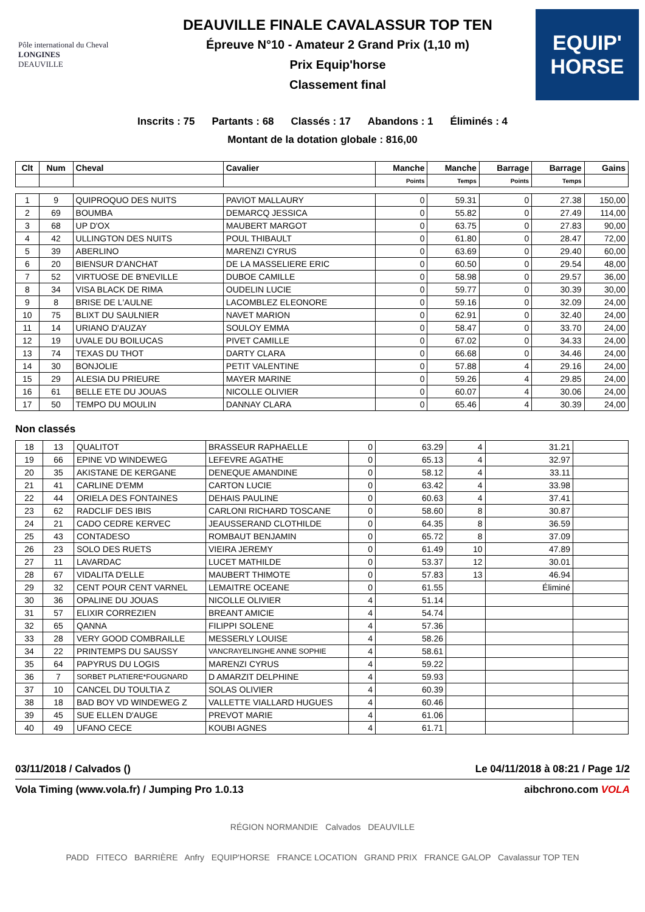Pôle international du Cheval
LONGINES
DEAUVILLE
DEAUVILLE FINALE CAVALASSUR TOP TEN
Épreuve N°10 - Amateur 2 Grand Prix (1,10 m)
Prix Equip'horse
Classement final
EQUIP'
HORSE
Inscrits : 75 Partants : 68 Classés : 17 Abandons : 1 Éliminés : 4
Montant de la dotation globale : 816,00
| Clt | Num | Cheval | Cavalier | Manche | Manche | Barrage | Barrage | Gains |
| --- | --- | --- | --- | --- | --- | --- | --- | --- |
| | | | | Points | Temps | Points | Temps | |
| 1 | 9 | QUIPROQUO DES NUITS | PAVIOT MALLAURY | 0 | 59.31 | 0 | 27.38 | 150,00 |
| 2 | 69 | BOUMBA | DEMARCQ JESSICA | 0 | 55.82 | 0 | 27.49 | 114,00 |
| 3 | 68 | UP D'OX | MAUBERT MARGOT | 0 | 63.75 | 0 | 27.83 | 90,00 |
| 4 | 42 | ULLINGTON DES NUITS | POUL THIBAULT | 0 | 61.80 | 0 | 28.47 | 72,00 |
| 5 | 39 | ABERLINO | MARENZI CYRUS | 0 | 63.69 | 0 | 29.40 | 60,00 |
| 6 | 20 | BIENSUR D'ANCHAT | DE LA MASSELIERE ERIC | 0 | 60.50 | 0 | 29.54 | 48,00 |
| 7 | 52 | VIRTUOSE DE B'NEVILLE | DUBOE CAMILLE | 0 | 58.98 | 0 | 29.57 | 36,00 |
| 8 | 34 | VISA BLACK DE RIMA | OUDELIN LUCIE | 0 | 59.77 | 0 | 30.39 | 30,00 |
| 9 | 8 | BRISE DE L'AULNE | LACOMBLEZ ELEONORE | 0 | 59.16 | 0 | 32.09 | 24,00 |
| 10 | 75 | BLIXT DU SAULNIER | NAVET MARION | 0 | 62.91 | 0 | 32.40 | 24,00 |
| 11 | 14 | URIANO D'AUZAY | SOULOY EMMA | 0 | 58.47 | 0 | 33.70 | 24,00 |
| 12 | 19 | UVALE DU BOILUCAS | PIVET CAMILLE | 0 | 67.02 | 0 | 34.33 | 24,00 |
| 13 | 74 | TEXAS DU THOT | DARTY CLARA | 0 | 66.68 | 0 | 34.46 | 24,00 |
| 14 | 30 | BONJOLIE | PETIT VALENTINE | 0 | 57.88 | 4 | 29.16 | 24,00 |
| 15 | 29 | ALESIA DU PRIEURE | MAYER MARINE | 0 | 59.26 | 4 | 29.85 | 24,00 |
| 16 | 61 | BELLE ETE DU JOUAS | NICOLLE OLIVIER | 0 | 60.07 | 4 | 30.06 | 24,00 |
| 17 | 50 | TEMPO DU MOULIN | DANNAY CLARA | 0 | 65.46 | 4 | 30.39 | 24,00 |
Non classés
| 18 | 13 | QUALITOT | BRASSEUR RAPHAELLE | 0 | 63.29 | 4 | 31.21 | |
| 19 | 66 | EPINE VD WINDEWEG | LEFEVRE AGATHE | 0 | 65.13 | 4 | 32.97 | |
| 20 | 35 | AKISTANE DE KERGANE | DENEQUE AMANDINE | 0 | 58.12 | 4 | 33.11 | |
| 21 | 41 | CARLINE D'EMM | CARTON LUCIE | 0 | 63.42 | 4 | 33.98 | |
| 22 | 44 | ORIELA DES FONTAINES | DEHAIS PAULINE | 0 | 60.63 | 4 | 37.41 | |
| 23 | 62 | RADCLIF DES IBIS | CARLONI RICHARD TOSCANE | 0 | 58.60 | 8 | 30.87 | |
| 24 | 21 | CADO CEDRE KERVEC | JEAUSSERAND CLOTHILDE | 0 | 64.35 | 8 | 36.59 | |
| 25 | 43 | CONTADESO | ROMBAUT BENJAMIN | 0 | 65.72 | 8 | 37.09 | |
| 26 | 23 | SOLO DES RUETS | VIEIRA JEREMY | 0 | 61.49 | 10 | 47.89 | |
| 27 | 11 | LAVARDAC | LUCET MATHILDE | 0 | 53.37 | 12 | 30.01 | |
| 28 | 67 | VIDALITA D'ELLE | MAUBERT THIMOTE | 0 | 57.83 | 13 | 46.94 | |
| 29 | 32 | CENT POUR CENT VARNEL | LEMAITRE OCEANE | 0 | 61.55 | | Éliminé | |
| 30 | 36 | OPALINE DU JOUAS | NICOLLE OLIVIER | 4 | 51.14 | | | |
| 31 | 57 | ELIXIR CORREZIEN | BREANT AMICIE | 4 | 54.74 | | | |
| 32 | 65 | QANNA | FILIPPI SOLENE | 4 | 57.36 | | | |
| 33 | 28 | VERY GOOD COMBRAILLE | MESSERLY LOUISE | 4 | 58.26 | | | |
| 34 | 22 | PRINTEMPS DU SAUSSY | VANCRAYELINGHE ANNE SOPHIE | 4 | 58.61 | | | |
| 35 | 64 | PAPYRUS DU LOGIS | MARENZI CYRUS | 4 | 59.22 | | | |
| 36 | 7 | SORBET PLATIERE*FOUGNARD | D AMARZIT DELPHINE | 4 | 59.93 | | | |
| 37 | 10 | CANCEL DU TOULTIA Z | SOLAS OLIVIER | 4 | 60.39 | | | |
| 38 | 18 | BAD BOY VD WINDEWEG Z | VALLETTE VIALLARD HUGUES | 4 | 60.46 | | | |
| 39 | 45 | SUE ELLEN D'AUGE | PREVOT MARIE | 4 | 61.06 | | | |
| 40 | 49 | UFANO CECE | KOUBI AGNES | 4 | 61.71 | | | |
03/11/2018 / Calvados () Le 04/11/2018 à 08:21 / Page 1/2
Vola Timing (www.vola.fr) / Jumping Pro 1.0.13 aibchrono.com VOLA
RÉGION NORMANDIE Calvados DEAUVILLE
PADD FITECO BARRIÈRE Anfry EQUIP'HORSE FRANCE LOCATION GRAND PRIX FRANCE GALOP Cavalassur TOP TEN